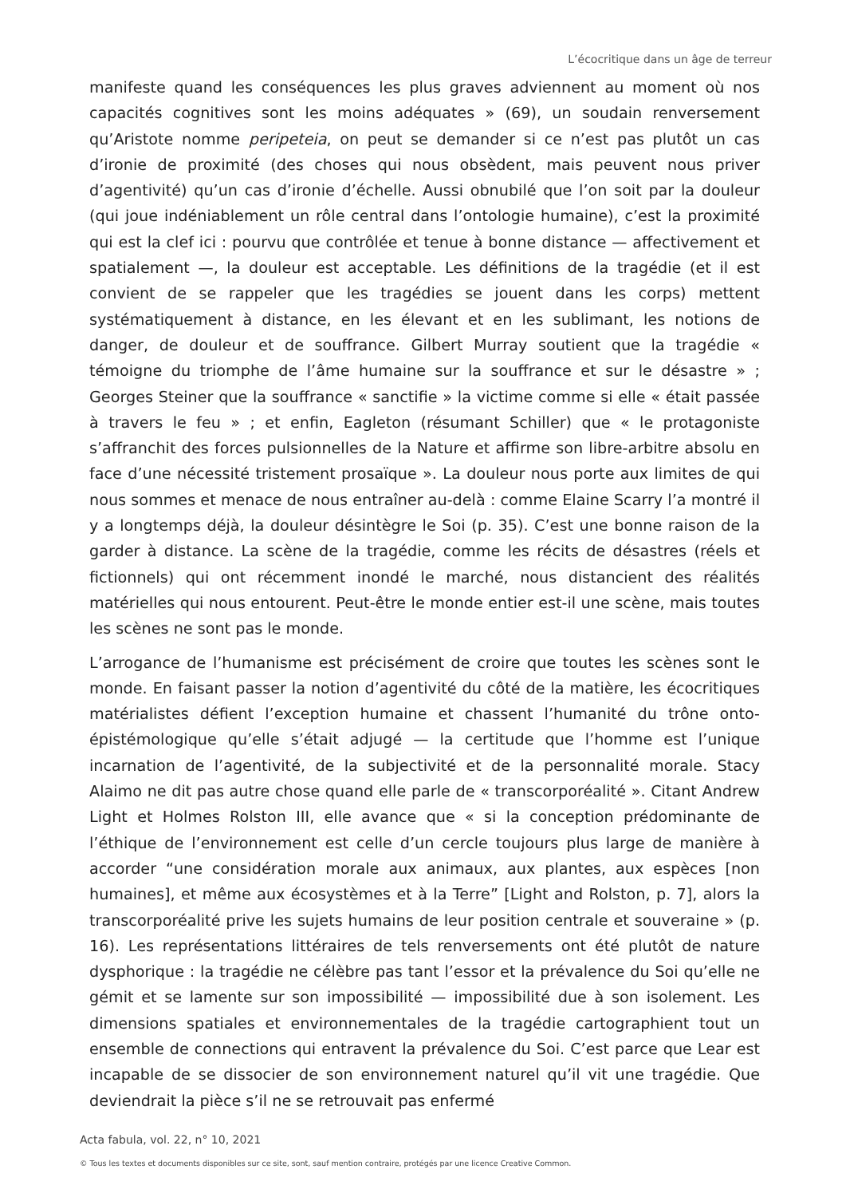L’écocritique dans un âge de terreur
manifeste quand les conséquences les plus graves adviennent au moment où nos capacités cognitives sont les moins adéquates » (69), un soudain renversement qu’Aristote nomme peripeteia, on peut se demander si ce n’est pas plutôt un cas d’ironie de proximité (des choses qui nous obsèdent, mais peuvent nous priver d’agentivité) qu’un cas d’ironie d’échelle. Aussi obnubilé que l’on soit par la douleur (qui joue indéniablement un rôle central dans l’ontologie humaine), c’est la proximité qui est la clef ici : pourvu que contrôlée et tenue à bonne distance — affectivement et spatialement —, la douleur est acceptable. Les définitions de la tragédie (et il est convient de se rappeler que les tragédies se jouent dans les corps) mettent systématiquement à distance, en les élevant et en les sublimant, les notions de danger, de douleur et de souffrance. Gilbert Murray soutient que la tragédie « témoigne du triomphe de l’âme humaine sur la souffrance et sur le désastre » ; Georges Steiner que la souffrance « sanctifie » la victime comme si elle « était passée à travers le feu » ; et enfin, Eagleton (résumant Schiller) que « le protagoniste s’affranchit des forces pulsionnelles de la Nature et affirme son libre-arbitre absolu en face d’une nécessité tristement prosaïque ». La douleur nous porte aux limites de qui nous sommes et menace de nous entraîner au-delà : comme Elaine Scarry l’a montré il y a longtemps déjà, la douleur désintègre le Soi (p. 35). C’est une bonne raison de la garder à distance. La scène de la tragédie, comme les récits de désastres (réels et fictionnels) qui ont récemment inondé le marché, nous distancient des réalités matérielles qui nous entourent. Peut-être le monde entier est-il une scène, mais toutes les scènes ne sont pas le monde.
L’arrogance de l’humanisme est précisément de croire que toutes les scènes sont le monde. En faisant passer la notion d’agentivité du côté de la matière, les écocritiques matérialistes défient l’exception humaine et chassent l’humanité du trône onto-épistémologique qu’elle s’était adjugé — la certitude que l’homme est l’unique incarnation de l’agentivité, de la subjectivité et de la personnalité morale. Stacy Alaimo ne dit pas autre chose quand elle parle de « transcorporéalité ». Citant Andrew Light et Holmes Rolston III, elle avance que « si la conception prédominante de l’éthique de l’environnement est celle d’un cercle toujours plus large de manière à accorder “une considération morale aux animaux, aux plantes, aux espèces [non humaines], et même aux écosystèmes et à la Terre” [Light and Rolston, p. 7], alors la transcorporéalité prive les sujets humains de leur position centrale et souveraine » (p. 16). Les représentations littéraires de tels renversements ont été plutôt de nature dysphorique : la tragédie ne célèbre pas tant l’essor et la prévalence du Soi qu’elle ne gémit et se lamente sur son impossibilité — impossibilité due à son isolement. Les dimensions spatiales et environnementales de la tragédie cartographient tout un ensemble de connections qui entravent la prévalence du Soi. C’est parce que Lear est incapable de se dissocier de son environnement naturel qu’il vit une tragédie. Que deviendrait la pièce s’il ne se retrouvait pas enfermé
Acta fabula, vol. 22, n° 10, 2021
© Tous les textes et documents disponibles sur ce site, sont, sauf mention contraire, protégés par une licence Creative Common.